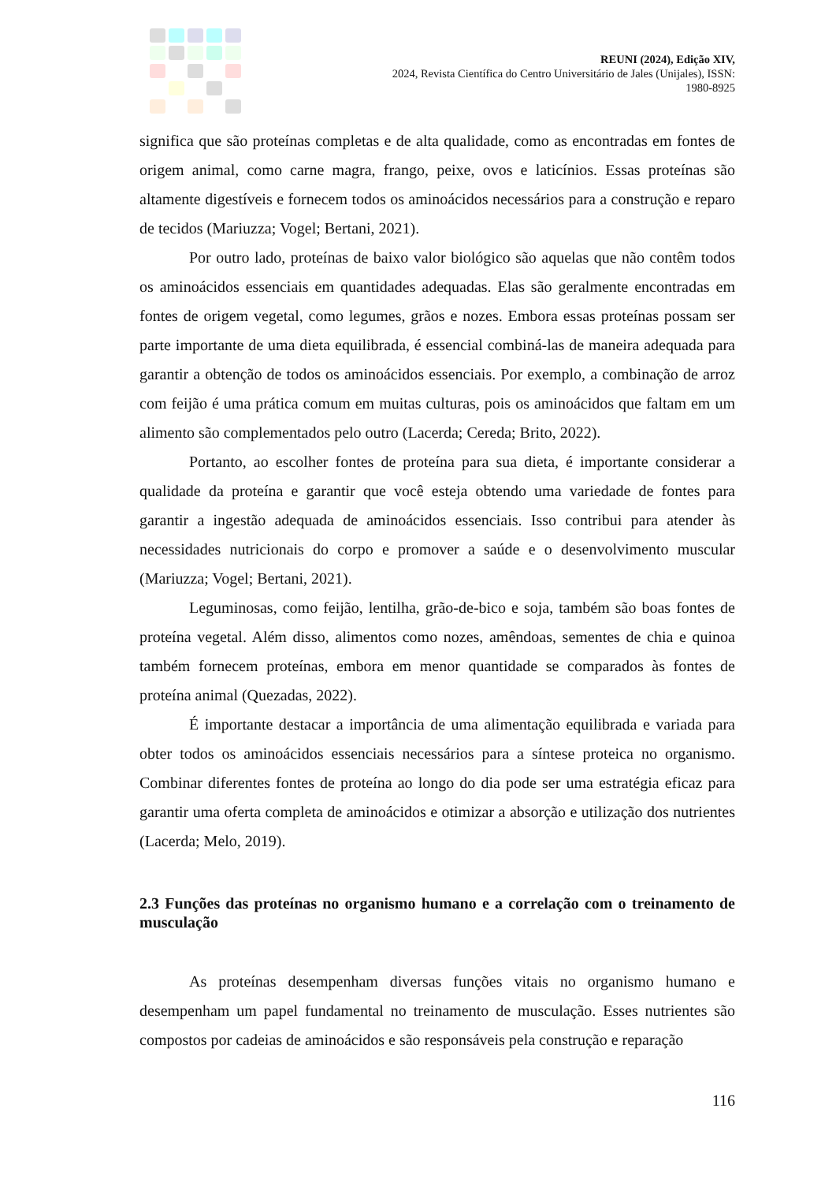REUNI (2024), Edição XIV,
2024, Revista Científica do Centro Universitário de Jales (Unijales), ISSN:
1980-8925
significa que são proteínas completas e de alta qualidade, como as encontradas em fontes de origem animal, como carne magra, frango, peixe, ovos e laticínios. Essas proteínas são altamente digestíveis e fornecem todos os aminoácidos necessários para a construção e reparo de tecidos (Mariuzza; Vogel; Bertani, 2021).
Por outro lado, proteínas de baixo valor biológico são aquelas que não contêm todos os aminoácidos essenciais em quantidades adequadas. Elas são geralmente encontradas em fontes de origem vegetal, como legumes, grãos e nozes. Embora essas proteínas possam ser parte importante de uma dieta equilibrada, é essencial combiná-las de maneira adequada para garantir a obtenção de todos os aminoácidos essenciais. Por exemplo, a combinação de arroz com feijão é uma prática comum em muitas culturas, pois os aminoácidos que faltam em um alimento são complementados pelo outro (Lacerda; Cereda; Brito, 2022).
Portanto, ao escolher fontes de proteína para sua dieta, é importante considerar a qualidade da proteína e garantir que você esteja obtendo uma variedade de fontes para garantir a ingestão adequada de aminoácidos essenciais. Isso contribui para atender às necessidades nutricionais do corpo e promover a saúde e o desenvolvimento muscular (Mariuzza; Vogel; Bertani, 2021).
Leguminosas, como feijão, lentilha, grão-de-bico e soja, também são boas fontes de proteína vegetal. Além disso, alimentos como nozes, amêndoas, sementes de chia e quinoa também fornecem proteínas, embora em menor quantidade se comparados às fontes de proteína animal (Quezadas, 2022).
É importante destacar a importância de uma alimentação equilibrada e variada para obter todos os aminoácidos essenciais necessários para a síntese proteica no organismo. Combinar diferentes fontes de proteína ao longo do dia pode ser uma estratégia eficaz para garantir uma oferta completa de aminoácidos e otimizar a absorção e utilização dos nutrientes (Lacerda; Melo, 2019).
2.3 Funções das proteínas no organismo humano e a correlação com o treinamento de musculação
As proteínas desempenham diversas funções vitais no organismo humano e desempenham um papel fundamental no treinamento de musculação. Esses nutrientes são compostos por cadeias de aminoácidos e são responsáveis pela construção e reparação
116